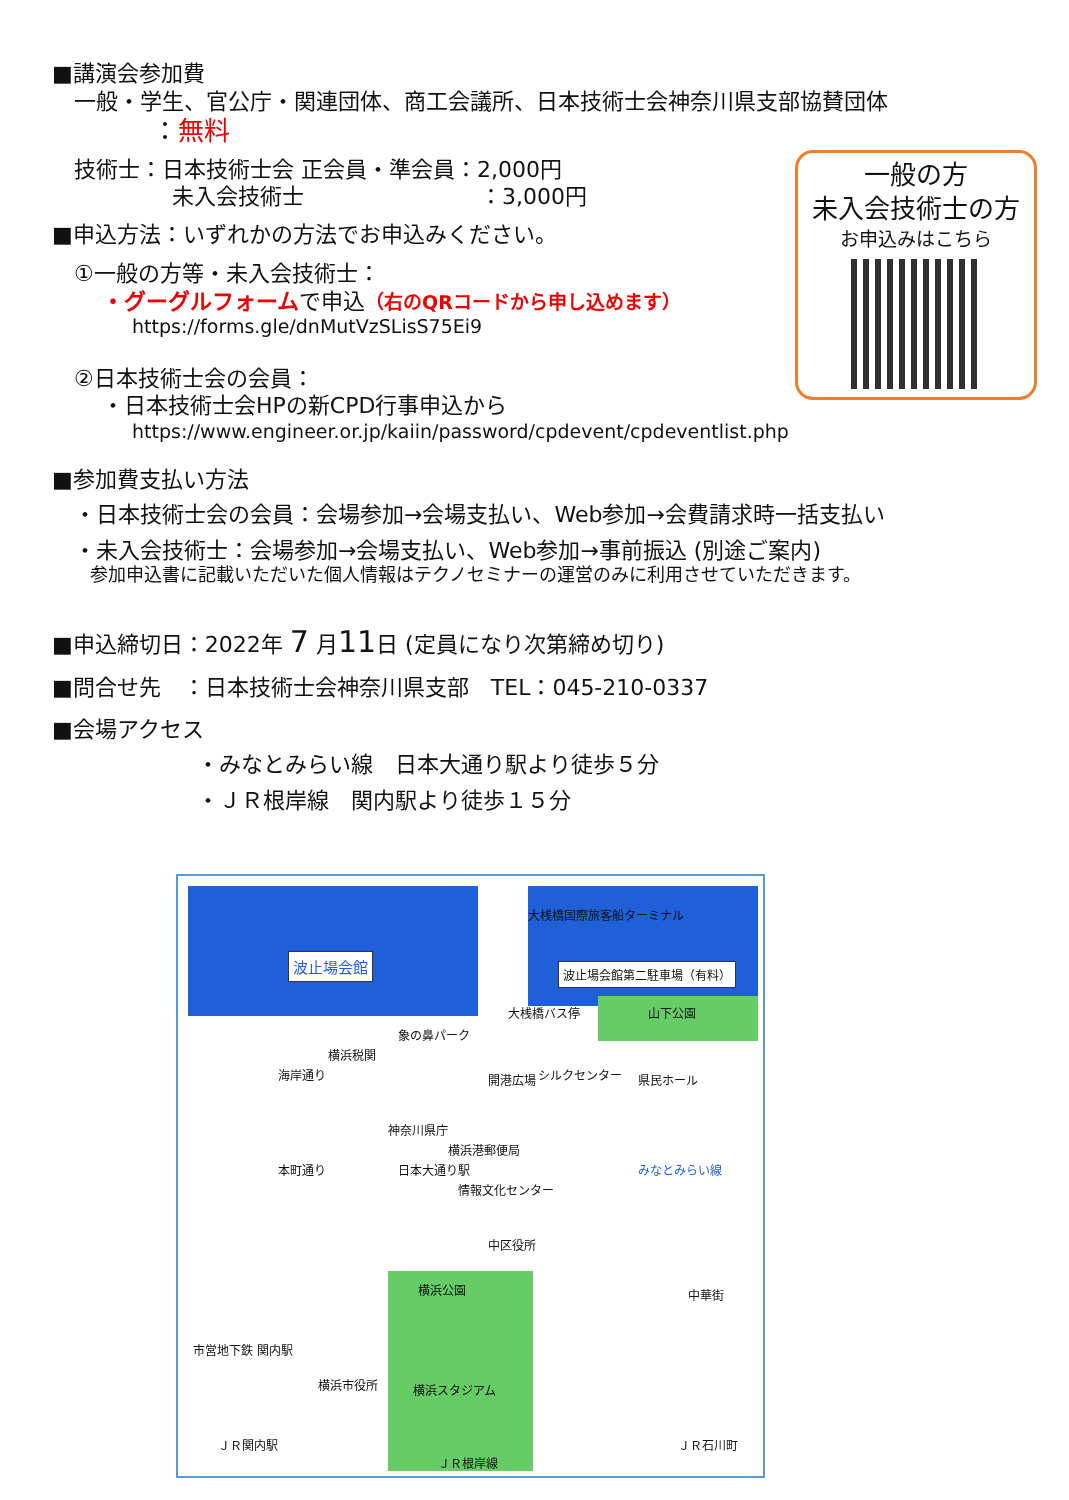■講演会参加費
一般・学生、官公庁・関連団体、商工会議所、日本技術士会神奈川県支部協賛団体
：無料
技術士：日本技術士会 正会員・準会員：2,000円
未入会技術士　　　　　　　　：3,000円
■申込方法：いずれかの方法でお申込みください。
①一般の方等・未入会技術士：
・グーグルフォームで申込（右のQRコードから申し込めます）
https://forms.gle/dnMutVzSLisS75Ei9
②日本技術士会の会員：
・日本技術士会HPの新CPD行事申込から
https://www.engineer.or.jp/kaiin/password/cpdevent/cpdeventlist.php
■参加費支払い方法
・日本技術士会の会員：会場参加→会場支払い、Web参加→会費請求時一括支払い
・未入会技術士：会場参加→会場支払い、Web参加→事前振込 (別途ご案内)
参加申込書に記載いただいた個人情報はテクノセミナーの運営のみに利用させていただきます。
■申込締切日：2022年 7 月11日 (定員になり次第締め切り)
■問合せ先　：日本技術士会神奈川県支部　TEL：045-210-0337
■会場アクセス
・みなとみらい線　日本大通り駅より徒歩５分
・ＪＲ根岸線　関内駅より徒歩１５分
一般の方
未入会技術士の方
お申込みはこちら
大桟橋国際旅客船ターミナル
波止場会館 波止場会館第二駐車場（有料）
大桟橋バス停 山下公園
象の鼻パーク
横浜税関
海岸通り シルクセンター 県民ホール 開港広場
神奈川県庁
横浜港郵便局
本町通り 日本大通り駅 みなとみらい線
情報文化センター
中区役所
横浜公園 中華街
市営地下鉄 関内駅
横浜市役所 横浜スタジアム
ＪＲ関内駅 ＪＲ石川町
ＪＲ根岸線